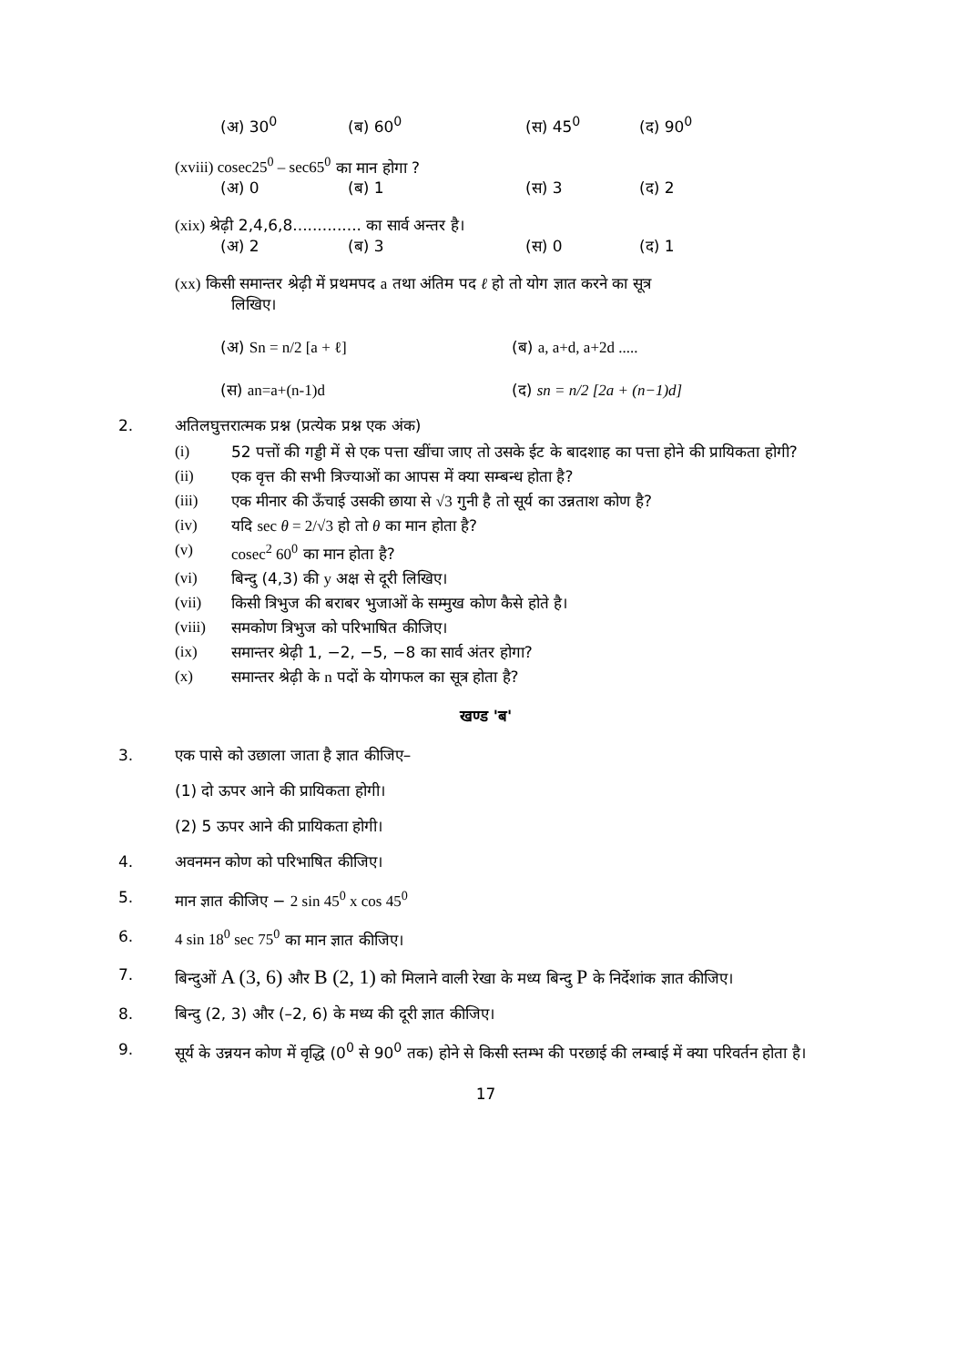(अ) 30<sup>0</sup> (ब) 60<sup>0</sup> (स) 45<sup>0</sup> (द) 90<sup>0</sup>
(xviii) cosec25<sup>0</sup> – sec65<sup>0</sup> का मान होगा ?
(अ) 0 (ब) 1 (स) 3 (द) 2
(xix) श्रेढ़ी 2,4,6,8.............. का सार्व अन्तर है।
(अ) 2 (ब) 3 (स) 0 (द) 1
(xx) किसी समान्तर श्रेढ़ी में प्रथमपद a तथा अंतिम पद ℓ हो तो योग ज्ञात करने का सूत्र
लिखिए।
(अ) Sn = n/2 [a + ℓ] (ब) a, a+d, a+2d .....
(स) an=a+(n-1)d (द) sn = n/2 [2a + (n−1)d]
2. अतिलघुत्तरात्मक प्रश्न (प्रत्येक प्रश्न एक अंक)
(i) 52 पत्तों की गड्डी में से एक पत्ता खींचा जाए तो उसके ईट के बादशाह का पत्ता होने की प्रायिकता होगी?
(ii) एक वृत्त की सभी त्रिज्याओं का आपस में क्या सम्बन्ध होता है?
(iii) एक मीनार की ऊँचाई उसकी छाया से √3 गुनी है तो सूर्य का उन्नताश कोण है?
(iv) यदि sec θ = 2/√3 हो तो θ का मान होता है?
(v) cosec<sup>2</sup> 60<sup>0</sup> का मान होता है?
(vi) बिन्दु (4,3) की y अक्ष से दूरी लिखिए।
(vii) किसी त्रिभुज की बराबर भुजाओं के सम्मुख कोण कैसे होते है।
(viii) समकोण त्रिभुज को परिभाषित कीजिए।
(ix) समान्तर श्रेढ़ी 1, −2, −5, −8 का सार्व अंतर होगा?
(x) समान्तर श्रेढ़ी के n पदों के योगफल का सूत्र होता है?
खण्ड 'ब'
3. एक पासे को उछाला जाता है ज्ञात कीजिए–
(1) दो ऊपर आने की प्रायिकता होगी।
(2) 5 ऊपर आने की प्रायिकता होगी।
4. अवनमन कोण को परिभाषित कीजिए।
5. मान ज्ञात कीजिए − 2 sin 45<sup>0</sup> x cos 45<sup>0</sup>
6. 4 sin 18<sup>0</sup> sec 75<sup>0</sup> का मान ज्ञात कीजिए।
7. बिन्दुओं A (3, 6) और B (2, 1) को मिलाने वाली रेखा के मध्य बिन्दु P के निर्देशांक ज्ञात कीजिए।
8. बिन्दु (2, 3) और (–2, 6) के मध्य की दूरी ज्ञात कीजिए।
9. सूर्य के उन्नयन कोण में वृद्धि (0<sup>0</sup> से 90<sup>0</sup> तक) होने से किसी स्तम्भ की परछाई की लम्बाई में क्या परिवर्तन होता है।
17